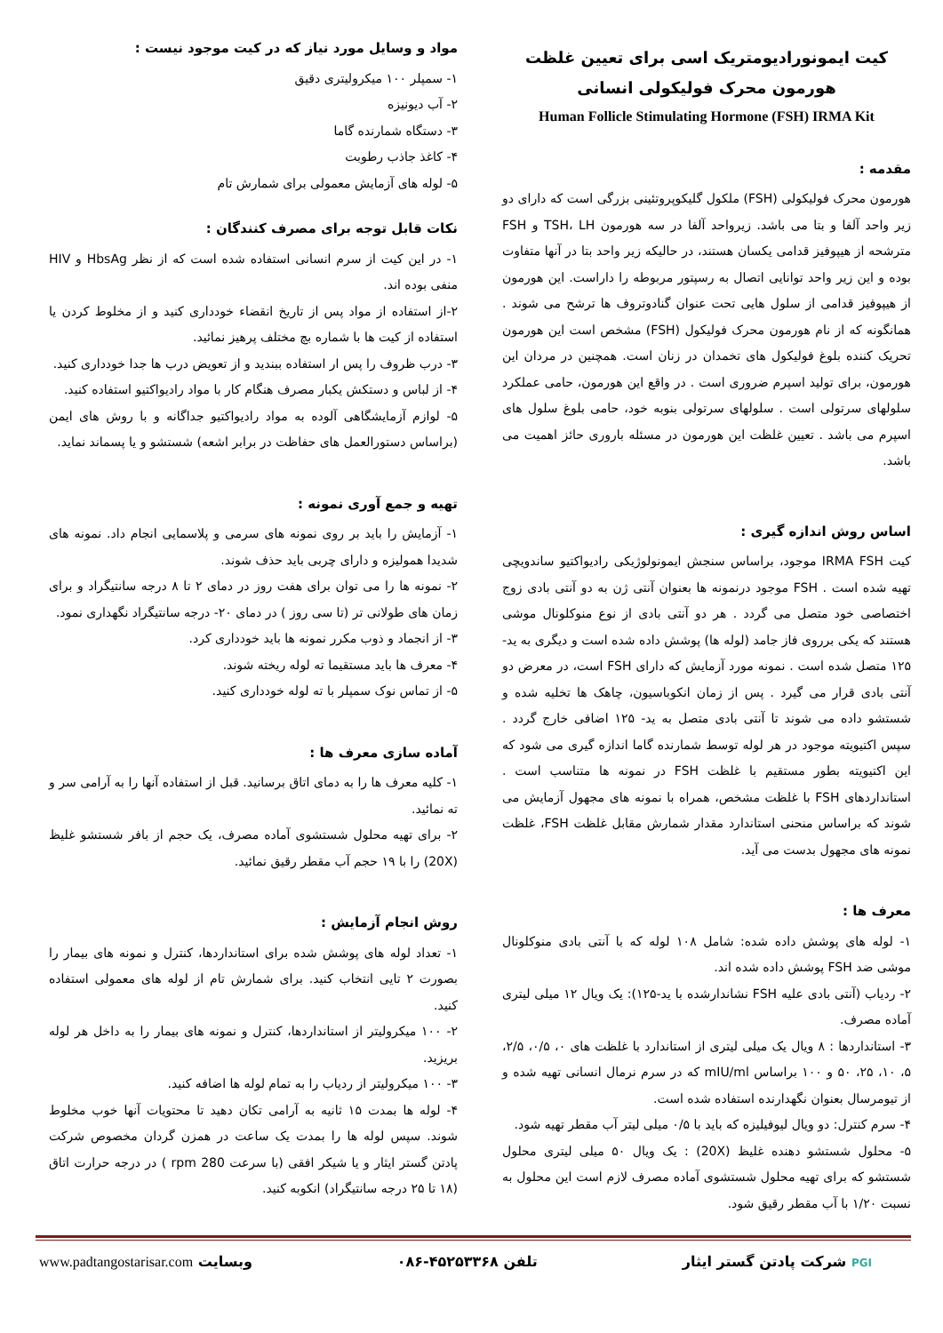کیت ایمونورادیومتریک اسی برای تعیین غلظت هورمون محرک فولیکولی انسانی
Human Follicle Stimulating Hormone (FSH) IRMA Kit
مقدمه :
هورمون محرک فولیکولی (FSH) ملکول گلیکوپروتئینی بزرگی است که دارای دو زیر واحد آلفا و بتا می باشد. زیرواحد آلفا در سه هورمون TSH، LH و FSH مترشحه از هیپوفیز قدامی یکسان هستند، در حالیکه زیر واحد بتا در آنها متفاوت بوده و این زیر واحد توانایی اتصال به رسپتور مربوطه را داراست. این هورمون از هیپوفیز قدامی از سلول هایی تحت عنوان گنادوتروف ها ترشح می شوند . همانگونه که از نام هورمون محرک فولیکول (FSH) مشخص است این هورمون تحریک کننده بلوغ فولیکول های تخمدان در زنان است. همچنین در مردان این هورمون، برای تولید اسپرم ضروری است . در واقع این هورمون، حامی عملکرد سلولهای سرتولی است . سلولهای سرتولی بنوبه خود، حامی بلوغ سلول های اسپرم می باشد . تعیین غلظت این هورمون در مسئله باروری حائز اهمیت می باشد.
اساس روش اندازه گیری :
کیت IRMA FSH موجود، براساس سنجش ایمونولوژیکی رادیواکتیو ساندویچی تهیه شده است . FSH موجود درنمونه ها بعنوان آنتی ژن به دو آنتی بادی زوج اختصاصی خود متصل می گردد . هر دو آنتی بادی از نوع منوکلونال موشی هستند که یکی برروی فاز جامد (لوله ها) پوشش داده شده است و دیگری به ید- ۱۲۵ متصل شده است . نمونه مورد آزمایش که دارای FSH است، در معرض دو آنتی بادی قرار می گیرد . پس از زمان انکوباسیون، چاهک ها تخلیه شده و شستشو داده می شوند تا آنتی بادی متصل به ید- ۱۲۵ اضافی خارج گردد . سپس اکتیویته موجود در هر لوله توسط شمارنده گاما اندازه گیری می شود که این اکتیویته بطور مستقیم با غلظت FSH در نمونه ها متناسب است . استانداردهای FSH با غلظت مشخص، همراه با نمونه های مجهول آزمایش می شوند که براساس منحنی استاندارد مقدار شمارش مقابل غلظت FSH، غلظت نمونه های مجهول بدست می آید.
معرف ها :
۱- لوله های پوشش داده شده: شامل ۱۰۸ لوله که با آنتی بادی منوکلونال موشی ضد FSH پوشش داده شده اند.
۲- ردیاب (آنتی بادی علیه FSH نشاندارشده با ید-۱۲۵): یک ویال ۱۲ میلی لیتری آماده مصرف.
۳- استانداردها : ۸ ویال یک میلی لیتری از استاندارد با غلظت های ۰، ۰/۵، ۲/۵، ۵، ۱۰، ۲۵، ۵۰ و ۱۰۰ براساس mIU/ml که در سرم نرمال انسانی تهیه شده و از تیومرسال بعنوان نگهدارنده استفاده شده است.
۴- سرم کنترل: دو ویال لیوفیلیزه که باید با ۰/۵ میلی لیتر آب مقطر تهیه شود.
۵- محلول شستشو دهنده غلیظ (20X) : یک ویال ۵۰ میلی لیتری محلول شستشو که برای تهیه محلول شستشوی آماده مصرف لازم است این محلول به نسبت ۱/۲۰ با آب مقطر رقیق شود.
مواد و وسایل مورد نیاز که در کیت موجود نیست :
۱- سمپلر ۱۰۰ میکرولیتری دقیق
۲- آب دیونیزه
۳- دستگاه شمارنده گاما
۴- کاغذ جاذب رطوبت
۵- لوله های آزمایش معمولی برای شمارش تام
نکات قابل توجه برای مصرف کنندگان :
۱- در این کیت از سرم انسانی استفاده شده است که از نظر HbsAg و HIV منفی بوده اند.
۲-از استفاده از مواد پس از تاریخ انقضاء خودداری کنید و از مخلوط کردن یا استفاده از کیت ها با شماره بچ مختلف پرهیز نمائید.
۳- درب ظروف را پس ار استفاده ببندید و از تعویض درب ها جدا خودداری کنید.
۴- از لباس و دستکش یکبار مصرف هنگام کار با مواد رادیواکتیو استفاده کنید.
۵- لوازم آزمایشگاهی آلوده به مواد رادیواکتیو جداگانه و با روش های ایمن (براساس دستورالعمل های حفاظت در برابر اشعه) شستشو و یا پسماند نماید.
تهیه و جمع آوری نمونه :
۱- آزمایش را باید بر روی نمونه های سرمی و پلاسمایی انجام داد. نمونه های شدیدا همولیزه و دارای چربی باید حذف شوند.
۲- نمونه ها را می توان برای هفت روز در دمای ۲ تا ۸ درجه سانتیگراد و برای زمان های طولانی تر (تا سی روز ) در دمای ۲۰- درجه سانتیگراد نگهداری نمود.
۳- از انجماد و ذوب مکرر نمونه ها باید خودداری کرد.
۴- معرف ها باید مستقیما ته لوله ریخته شوند.
۵- از تماس نوک سمپلر با ته لوله خودداری کنید.
آماده سازی معرف ها :
۱- کلیه معرف ها را به دمای اتاق برسانید. قبل از استفاده آنها را به آرامی سر و ته نمائید.
۲- برای تهیه محلول شستشوی آماده مصرف، یک حجم از بافر شستشو غلیظ (20X) را با ۱۹ حجم آب مقطر رقیق نمائید.
روش انجام آزمایش :
۱- تعداد لوله های پوشش شده برای استانداردها، کنترل و نمونه های بیمار را بصورت ۲ تایی انتخاب کنید. برای شمارش تام از لوله های معمولی استفاده کنید.
۲- ۱۰۰ میکرولیتر از استانداردها، کنترل و نمونه های بیمار را به داخل هر لوله بریزید.
۳- ۱۰۰ میکرولیتر از ردیاب را به تمام لوله ها اضافه کنید.
۴- لوله ها بمدت ۱۵ ثانیه به آرامی تکان دهید تا محتویات آنها خوب مخلوط شوند. سپس لوله ها را بمدت یک ساعت در همزن گردان مخصوص شرکت پادتن گستر ایثار و یا شیکر افقی (با سرعت rpm 280 ) در درجه حرارت اتاق (۱۸ تا ۲۵ درجه سانتیگراد) انکوبه کنید.
PGI شرکت پادتن گستر ایثار تلفن ۴۵۲۵۳۳۶۸-۰۸۶ وبسایت www.padtangostarisar.com